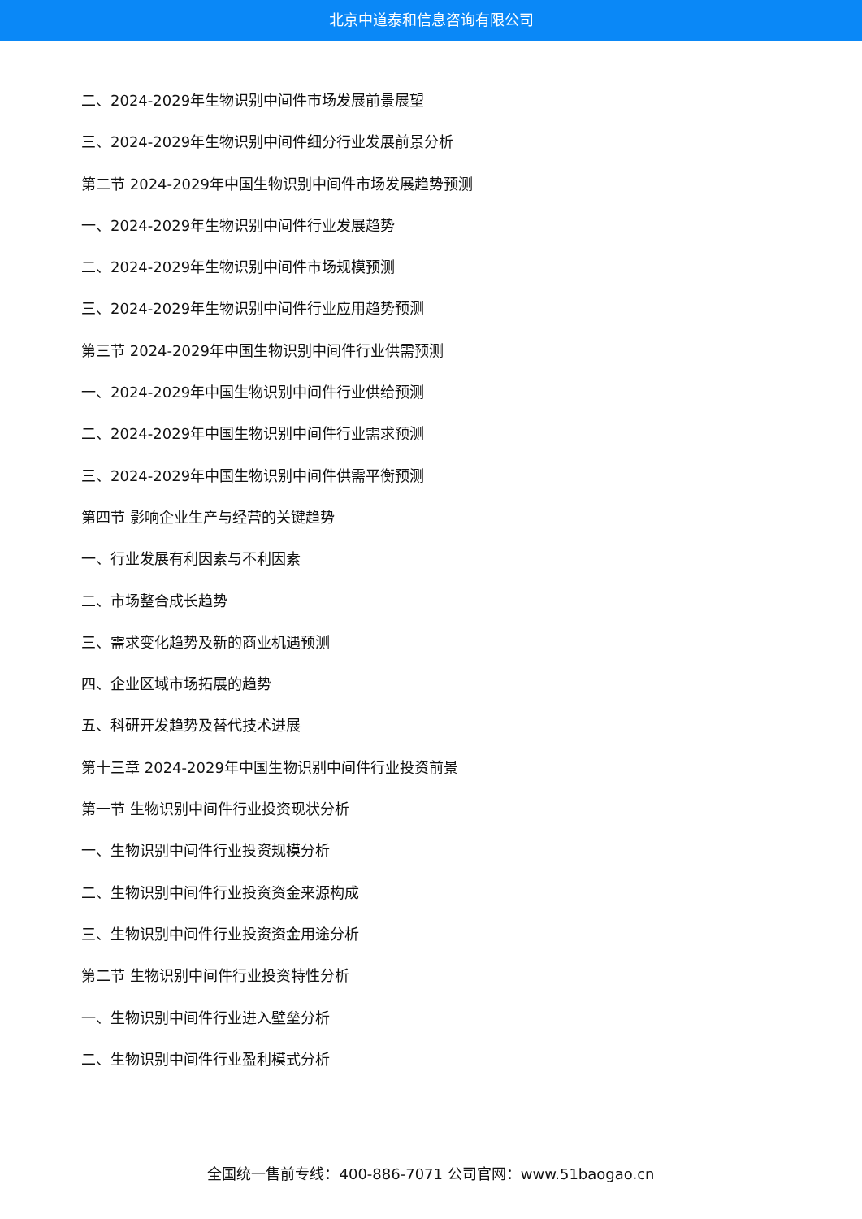北京中道泰和信息咨询有限公司
二、2024-2029年生物识别中间件市场发展前景展望
三、2024-2029年生物识别中间件细分行业发展前景分析
第二节 2024-2029年中国生物识别中间件市场发展趋势预测
一、2024-2029年生物识别中间件行业发展趋势
二、2024-2029年生物识别中间件市场规模预测
三、2024-2029年生物识别中间件行业应用趋势预测
第三节 2024-2029年中国生物识别中间件行业供需预测
一、2024-2029年中国生物识别中间件行业供给预测
二、2024-2029年中国生物识别中间件行业需求预测
三、2024-2029年中国生物识别中间件供需平衡预测
第四节 影响企业生产与经营的关键趋势
一、行业发展有利因素与不利因素
二、市场整合成长趋势
三、需求变化趋势及新的商业机遇预测
四、企业区域市场拓展的趋势
五、科研开发趋势及替代技术进展
第十三章 2024-2029年中国生物识别中间件行业投资前景
第一节 生物识别中间件行业投资现状分析
一、生物识别中间件行业投资规模分析
二、生物识别中间件行业投资资金来源构成
三、生物识别中间件行业投资资金用途分析
第二节 生物识别中间件行业投资特性分析
一、生物识别中间件行业进入壁垒分析
二、生物识别中间件行业盈利模式分析
全国统一售前专线：400-886-7071 公司官网：www.51baogao.cn